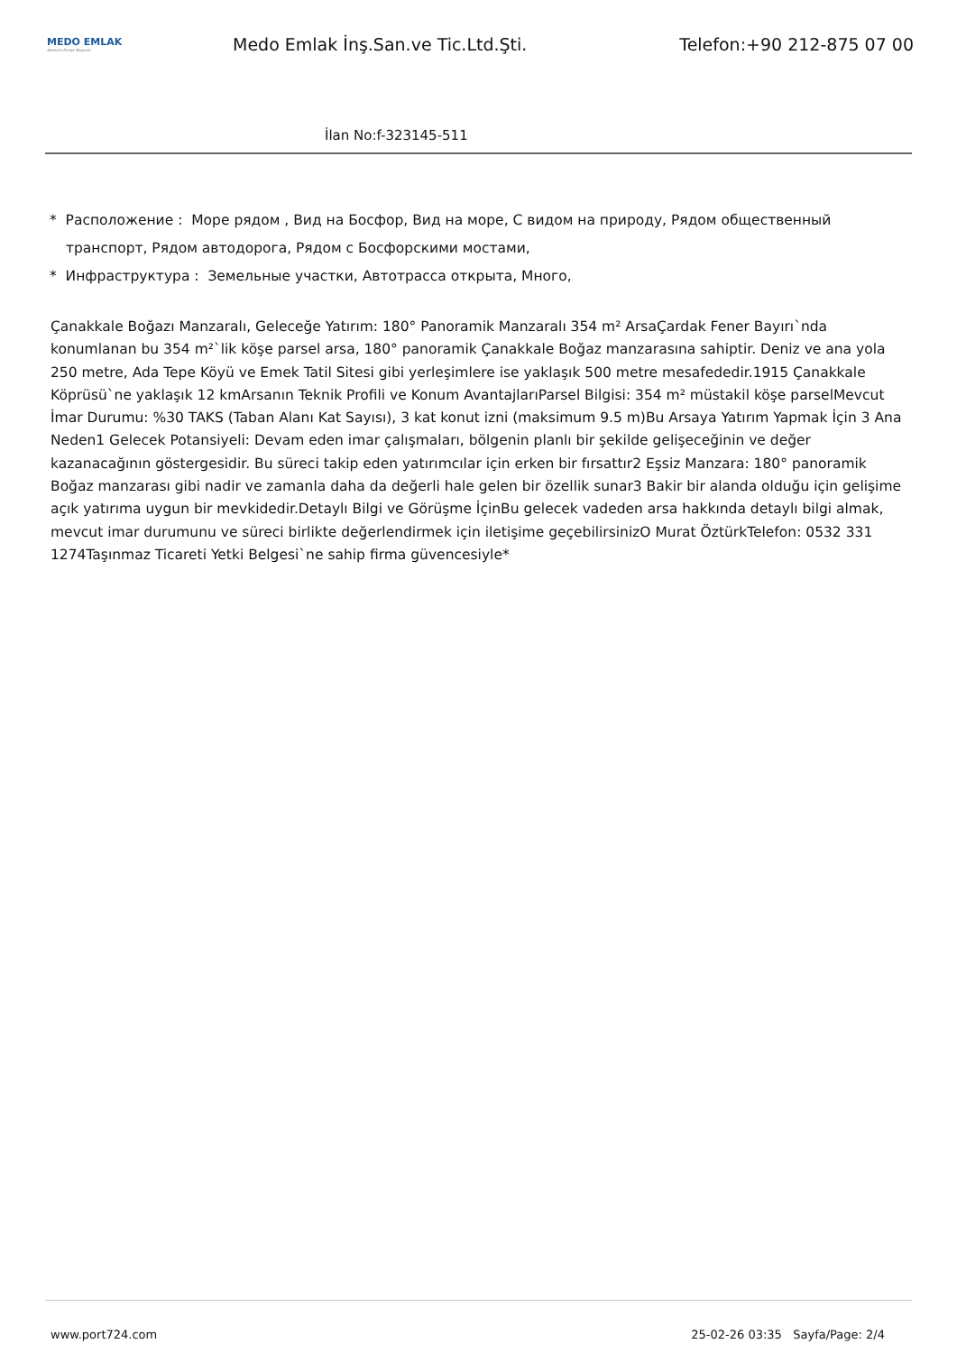MEDO EMLAK
Ailenizin Emlak Müşaviri
Medo Emlak İnş.San.ve Tic.Ltd.Şti.
Telefon:+90 212-875 07 00
İlan No:f-323145-511
* Расположение : Море рядом , Вид на Босфор, Вид на море, С видом на природу, Рядом общественный транспорт, Рядом автодорога, Рядом с Босфорскими мостами,
* Инфраструктура : Земельные участки, Автотрасса открыта, Много,
Çanakkale Boğazı Manzaralı, Geleceğe Yatırım: 180° Panoramik Manzaralı 354 m² ArsaÇardak Fener Bayırı`nda konumlanan bu 354 m²`lik köşe parsel arsa, 180° panoramik Çanakkale Boğaz manzarasına sahiptir. Deniz ve ana yola 250 metre, Ada Tepe Köyü ve Emek Tatil Sitesi gibi yerleşimlere ise yaklaşık 500 metre mesafededir.1915 Çanakkale Köprüsü`ne yaklaşık 12 kmArsanın Teknik Profili ve Konum AvantajlarıParsel Bilgisi: 354 m² müstakil köşe parselMevcut İmar Durumu: %30 TAKS (Taban Alanı Kat Sayısı), 3 kat konut izni (maksimum 9.5 m)Bu Arsaya Yatırım Yapmak İçin 3 Ana Neden1 Gelecek Potansiyeli: Devam eden imar çalışmaları, bölgenin planlı bir şekilde gelişeceğinin ve değer kazanacağının göstergesidir. Bu süreci takip eden yatırımcılar için erken bir fırsattır2 Eşsiz Manzara: 180° panoramik Boğaz manzarası gibi nadir ve zamanla daha da değerli hale gelen bir özellik sunar3 Bakir bir alanda olduğu için gelişime açık yatırıma uygun bir mevkidedir.Detaylı Bilgi ve Görüşme İçinBu gelecek vadeden arsa hakkında detaylı bilgi almak, mevcut imar durumunu ve süreci birlikte değerlendirmek için iletişime geçebilirsinizO Murat ÖztürkTelefon: 0532 331 1274Taşınmaz Ticareti Yetki Belgesi`ne sahip firma güvencesiyle*
www.port724.com 25-02-26 03:35 Sayfa/Page: 2/4